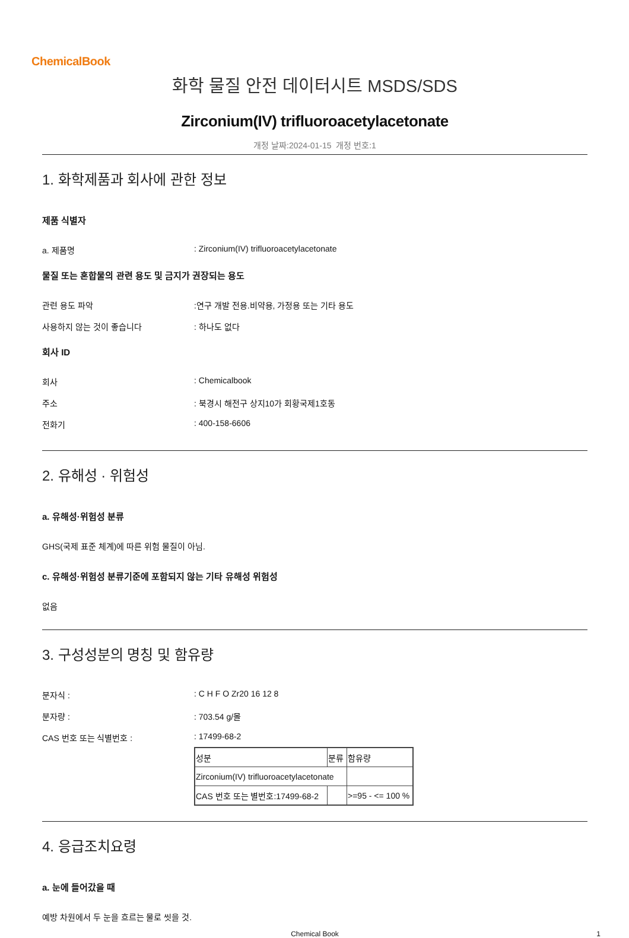ChemicalBook
화학 물질 안전 데이터시트 MSDS/SDS
Zirconium(IV) trifluoroacetylacetonate
개정 날짜:2024-01-15 개정 번호:1
1. 화학제품과 회사에 관한 정보
제품 식별자
a. 제품명 : Zirconium(IV) trifluoroacetylacetonate
물질 또는 혼합물의 관련 용도 및 금지가 권장되는 용도
관련 용도 파악 :연구 개발 전용.비약용, 가정용 또는 기타 용도
사용하지 않는 것이 좋습니다 : 하나도 없다
회사 ID
회사 : Chemicalbook
주소 : 북경시 해전구 상지10가 회황국제1호동
전화기 : 400-158-6606
2. 유해성 · 위험성
a. 유해성·위험성 분류
GHS(국제 표준 체계)에 따른 위험 물질이 아님.
c. 유해성·위험성 분류기준에 포함되지 않는 기타 유해성 위험성
없음
3. 구성성분의 명칭 및 함유량
분자식 : : C H F O Zr20 16 12 8
분자량 : : 703.54 g/몰
CAS 번호 또는 식별번호 : : 17499-68-2
| 성분 | 분류 | 함유량 |
| Zirconium(IV) trifluoroacetylacetonate | | |
| CAS 번호 또는 별번호:17499-68-2 | | >=95 - <= 100 % |
4. 응급조치요령
a. 눈에 들어갔을 때
예방 차원에서 두 눈을 흐르는 물로 씻을 것.
Chemical Book
1